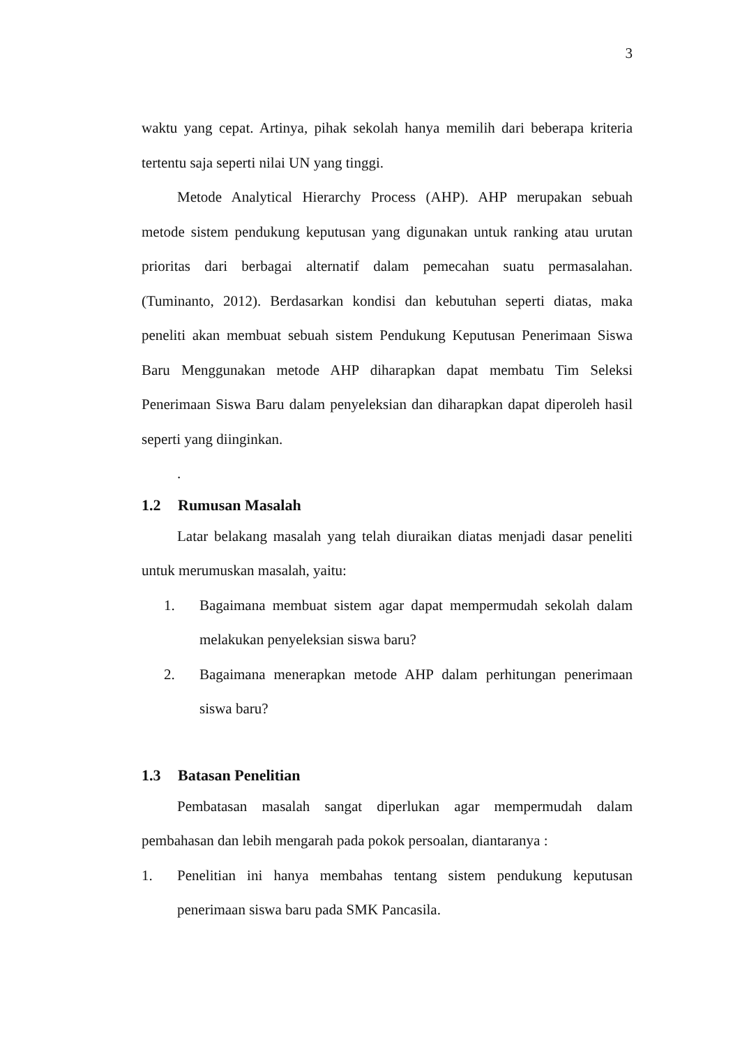3
waktu yang cepat. Artinya, pihak sekolah hanya memilih dari beberapa kriteria tertentu saja seperti nilai UN yang tinggi.
Metode Analytical Hierarchy Process (AHP). AHP merupakan sebuah metode sistem pendukung keputusan yang digunakan untuk ranking atau urutan prioritas dari berbagai alternatif dalam pemecahan suatu permasalahan. (Tuminanto, 2012). Berdasarkan kondisi dan kebutuhan seperti diatas, maka peneliti akan membuat sebuah sistem Pendukung Keputusan Penerimaan Siswa Baru Menggunakan metode AHP diharapkan dapat membatu Tim Seleksi Penerimaan Siswa Baru dalam penyeleksian dan diharapkan dapat diperoleh hasil seperti yang diinginkan.
.
1.2 Rumusan Masalah
Latar belakang masalah yang telah diuraikan diatas menjadi dasar peneliti untuk merumuskan masalah, yaitu:
1. Bagaimana membuat sistem agar dapat mempermudah sekolah dalam melakukan penyeleksian siswa baru?
2. Bagaimana menerapkan metode AHP dalam perhitungan penerimaan siswa baru?
1.3 Batasan Penelitian
Pembatasan masalah sangat diperlukan agar mempermudah dalam pembahasan dan lebih mengarah pada pokok persoalan, diantaranya :
1. Penelitian ini hanya membahas tentang sistem pendukung keputusan penerimaan siswa baru pada SMK Pancasila.